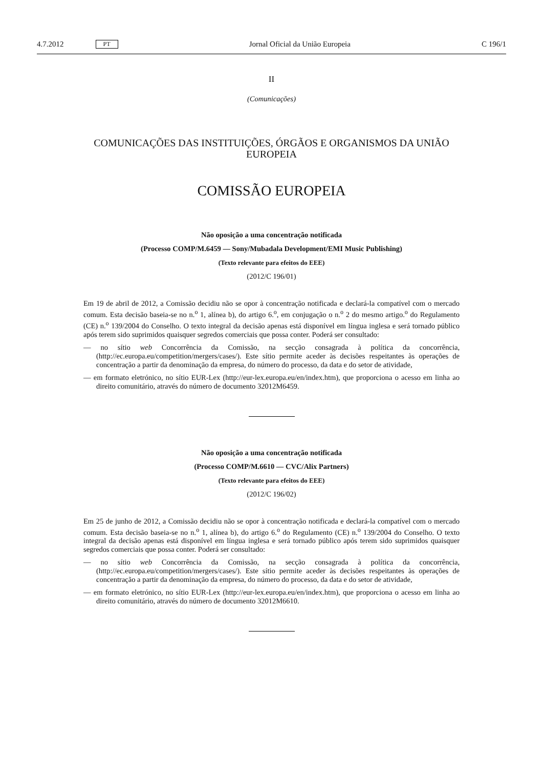4.7.2012 PT Jornal Oficial da União Europeia C 196/1
II
(Comunicações)
COMUNICAÇÕES DAS INSTITUIÇÕES, ÓRGÃOS E ORGANISMOS DA UNIÃO EUROPEIA
COMISSÃO EUROPEIA
Não oposição a uma concentração notificada
(Processo COMP/M.6459 — Sony/Mubadala Development/EMI Music Publishing)
(Texto relevante para efeitos do EEE)
(2012/C 196/01)
Em 19 de abril de 2012, a Comissão decidiu não se opor à concentração notificada e declará-la compatível com o mercado comum. Esta decisão baseia-se no n.<sup>o</sup> 1, alínea b), do artigo 6.<sup>o</sup>, em conjugação o n.<sup>o</sup> 2 do mesmo artigo.<sup>o</sup> do Regulamento (CE) n.<sup>o</sup> 139/2004 do Conselho. O texto integral da decisão apenas está disponível em língua inglesa e será tornado público após terem sido suprimidos quaisquer segredos comerciais que possa conter. Poderá ser consultado:
— no sítio web Concorrência da Comissão, na secção consagrada à política da concorrência, (http://ec.europa.eu/competition/mergers/cases/). Este sítio permite aceder às decisões respeitantes às operações de concentração a partir da denominação da empresa, do número do processo, da data e do setor de atividade,
— em formato eletrónico, no sítio EUR-Lex (http://eur-lex.europa.eu/en/index.htm), que proporciona o acesso em linha ao direito comunitário, através do número de documento 32012M6459.
Não oposição a uma concentração notificada
(Processo COMP/M.6610 — CVC/Alix Partners)
(Texto relevante para efeitos do EEE)
(2012/C 196/02)
Em 25 de junho de 2012, a Comissão decidiu não se opor à concentração notificada e declará-la compatível com o mercado comum. Esta decisão baseia-se no n.<sup>o</sup> 1, alínea b), do artigo 6.<sup>o</sup> do Regulamento (CE) n.<sup>o</sup> 139/2004 do Conselho. O texto integral da decisão apenas está disponível em língua inglesa e será tornado público após terem sido suprimidos quaisquer segredos comerciais que possa conter. Poderá ser consultado:
— no sítio web Concorrência da Comissão, na secção consagrada à política da concorrência, (http://ec.europa.eu/competition/mergers/cases/). Este sítio permite aceder às decisões respeitantes às operações de concentração a partir da denominação da empresa, do número do processo, da data e do setor de atividade,
— em formato eletrónico, no sítio EUR-Lex (http://eur-lex.europa.eu/en/index.htm), que proporciona o acesso em linha ao direito comunitário, através do número de documento 32012M6610.